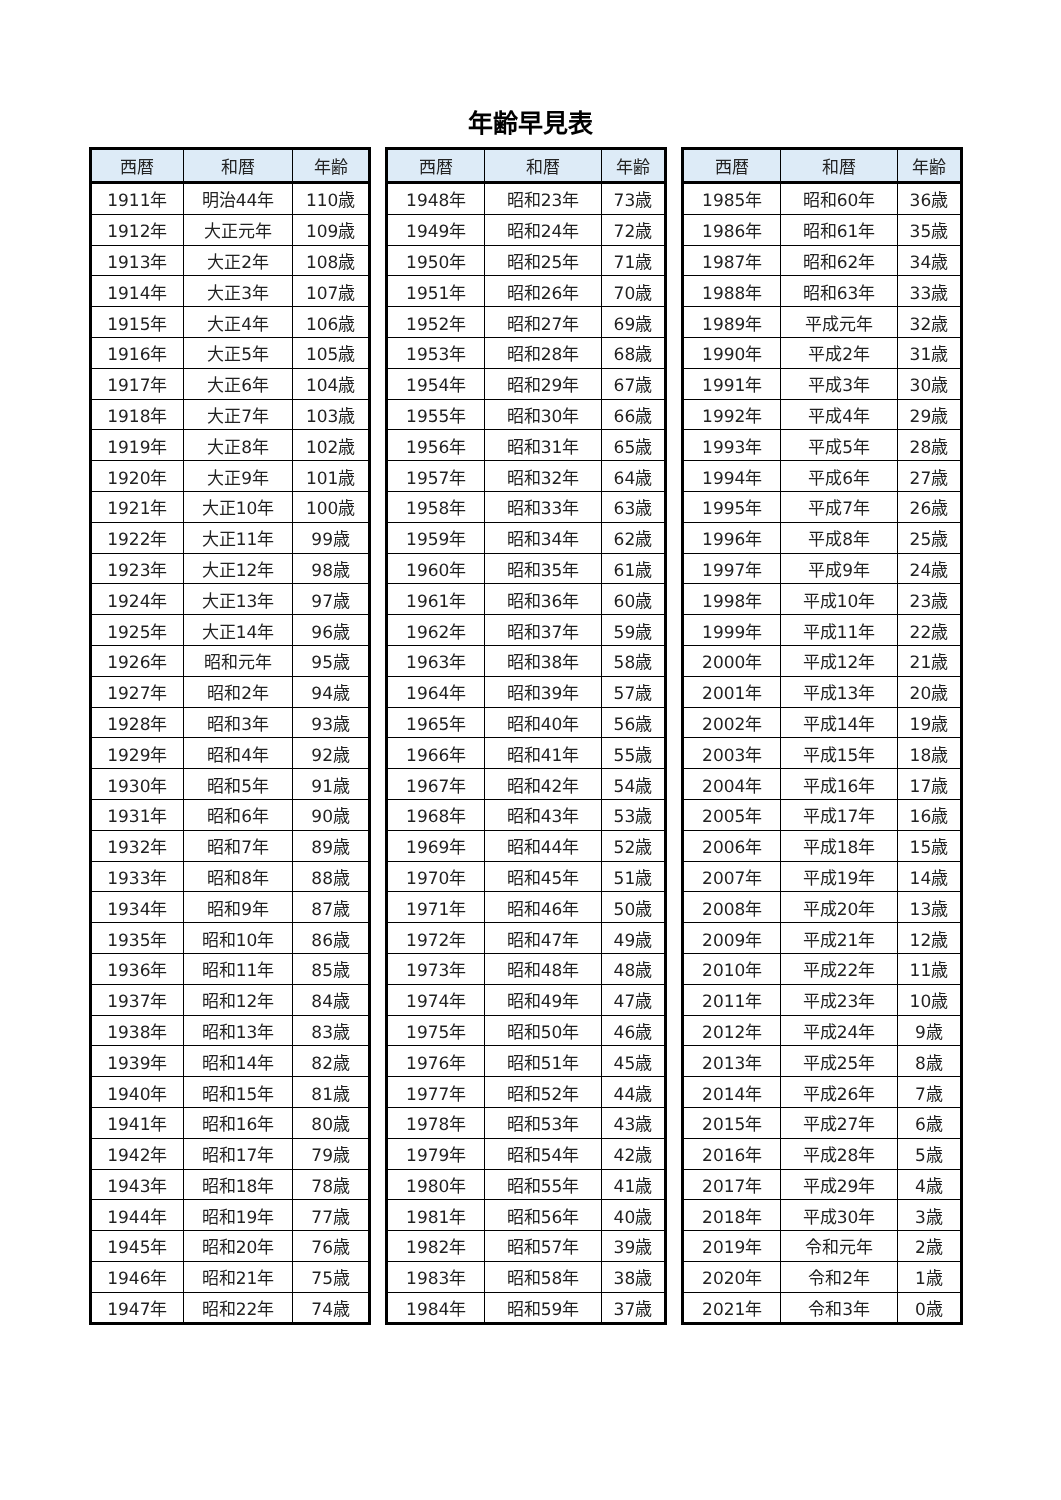年齢早見表
| 西暦 | 和暦 | 年齢 |
| --- | --- | --- |
| 1911年 | 明治44年 | 110歳 |
| 1912年 | 大正元年 | 109歳 |
| 1913年 | 大正2年 | 108歳 |
| 1914年 | 大正3年 | 107歳 |
| 1915年 | 大正4年 | 106歳 |
| 1916年 | 大正5年 | 105歳 |
| 1917年 | 大正6年 | 104歳 |
| 1918年 | 大正7年 | 103歳 |
| 1919年 | 大正8年 | 102歳 |
| 1920年 | 大正9年 | 101歳 |
| 1921年 | 大正10年 | 100歳 |
| 1922年 | 大正11年 | 99歳 |
| 1923年 | 大正12年 | 98歳 |
| 1924年 | 大正13年 | 97歳 |
| 1925年 | 大正14年 | 96歳 |
| 1926年 | 昭和元年 | 95歳 |
| 1927年 | 昭和2年 | 94歳 |
| 1928年 | 昭和3年 | 93歳 |
| 1929年 | 昭和4年 | 92歳 |
| 1930年 | 昭和5年 | 91歳 |
| 1931年 | 昭和6年 | 90歳 |
| 1932年 | 昭和7年 | 89歳 |
| 1933年 | 昭和8年 | 88歳 |
| 1934年 | 昭和9年 | 87歳 |
| 1935年 | 昭和10年 | 86歳 |
| 1936年 | 昭和11年 | 85歳 |
| 1937年 | 昭和12年 | 84歳 |
| 1938年 | 昭和13年 | 83歳 |
| 1939年 | 昭和14年 | 82歳 |
| 1940年 | 昭和15年 | 81歳 |
| 1941年 | 昭和16年 | 80歳 |
| 1942年 | 昭和17年 | 79歳 |
| 1943年 | 昭和18年 | 78歳 |
| 1944年 | 昭和19年 | 77歳 |
| 1945年 | 昭和20年 | 76歳 |
| 1946年 | 昭和21年 | 75歳 |
| 1947年 | 昭和22年 | 74歳 |
| 西暦 | 和暦 | 年齢 |
| --- | --- | --- |
| 1948年 | 昭和23年 | 73歳 |
| 1949年 | 昭和24年 | 72歳 |
| 1950年 | 昭和25年 | 71歳 |
| 1951年 | 昭和26年 | 70歳 |
| 1952年 | 昭和27年 | 69歳 |
| 1953年 | 昭和28年 | 68歳 |
| 1954年 | 昭和29年 | 67歳 |
| 1955年 | 昭和30年 | 66歳 |
| 1956年 | 昭和31年 | 65歳 |
| 1957年 | 昭和32年 | 64歳 |
| 1958年 | 昭和33年 | 63歳 |
| 1959年 | 昭和34年 | 62歳 |
| 1960年 | 昭和35年 | 61歳 |
| 1961年 | 昭和36年 | 60歳 |
| 1962年 | 昭和37年 | 59歳 |
| 1963年 | 昭和38年 | 58歳 |
| 1964年 | 昭和39年 | 57歳 |
| 1965年 | 昭和40年 | 56歳 |
| 1966年 | 昭和41年 | 55歳 |
| 1967年 | 昭和42年 | 54歳 |
| 1968年 | 昭和43年 | 53歳 |
| 1969年 | 昭和44年 | 52歳 |
| 1970年 | 昭和45年 | 51歳 |
| 1971年 | 昭和46年 | 50歳 |
| 1972年 | 昭和47年 | 49歳 |
| 1973年 | 昭和48年 | 48歳 |
| 1974年 | 昭和49年 | 47歳 |
| 1975年 | 昭和50年 | 46歳 |
| 1976年 | 昭和51年 | 45歳 |
| 1977年 | 昭和52年 | 44歳 |
| 1978年 | 昭和53年 | 43歳 |
| 1979年 | 昭和54年 | 42歳 |
| 1980年 | 昭和55年 | 41歳 |
| 1981年 | 昭和56年 | 40歳 |
| 1982年 | 昭和57年 | 39歳 |
| 1983年 | 昭和58年 | 38歳 |
| 1984年 | 昭和59年 | 37歳 |
| 西暦 | 和暦 | 年齢 |
| --- | --- | --- |
| 1985年 | 昭和60年 | 36歳 |
| 1986年 | 昭和61年 | 35歳 |
| 1987年 | 昭和62年 | 34歳 |
| 1988年 | 昭和63年 | 33歳 |
| 1989年 | 平成元年 | 32歳 |
| 1990年 | 平成2年 | 31歳 |
| 1991年 | 平成3年 | 30歳 |
| 1992年 | 平成4年 | 29歳 |
| 1993年 | 平成5年 | 28歳 |
| 1994年 | 平成6年 | 27歳 |
| 1995年 | 平成7年 | 26歳 |
| 1996年 | 平成8年 | 25歳 |
| 1997年 | 平成9年 | 24歳 |
| 1998年 | 平成10年 | 23歳 |
| 1999年 | 平成11年 | 22歳 |
| 2000年 | 平成12年 | 21歳 |
| 2001年 | 平成13年 | 20歳 |
| 2002年 | 平成14年 | 19歳 |
| 2003年 | 平成15年 | 18歳 |
| 2004年 | 平成16年 | 17歳 |
| 2005年 | 平成17年 | 16歳 |
| 2006年 | 平成18年 | 15歳 |
| 2007年 | 平成19年 | 14歳 |
| 2008年 | 平成20年 | 13歳 |
| 2009年 | 平成21年 | 12歳 |
| 2010年 | 平成22年 | 11歳 |
| 2011年 | 平成23年 | 10歳 |
| 2012年 | 平成24年 | 9歳 |
| 2013年 | 平成25年 | 8歳 |
| 2014年 | 平成26年 | 7歳 |
| 2015年 | 平成27年 | 6歳 |
| 2016年 | 平成28年 | 5歳 |
| 2017年 | 平成29年 | 4歳 |
| 2018年 | 平成30年 | 3歳 |
| 2019年 | 令和元年 | 2歳 |
| 2020年 | 令和2年 | 1歳 |
| 2021年 | 令和3年 | 0歳 |